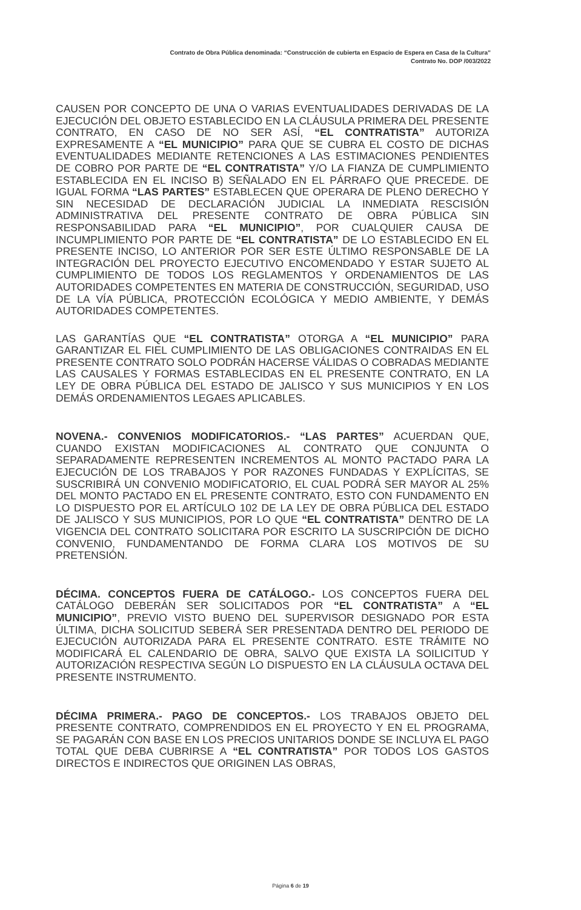Contrato de Obra Pública denominada: “Construcción de cubierta en Espacio de Espera en Casa de la Cultura”
Contrato No. DOP /003/2022
CAUSEN POR CONCEPTO DE UNA O VARIAS EVENTUALIDADES DERIVADAS DE LA EJECUCIÓN DEL OBJETO ESTABLECIDO EN LA CLÁUSULA PRIMERA DEL PRESENTE CONTRATO, EN CASO DE NO SER ASÍ, “EL CONTRATISTA” AUTORIZA EXPRESAMENTE A “EL MUNICIPIO” PARA QUE SE CUBRA EL COSTO DE DICHAS EVENTUALIDADES MEDIANTE RETENCIONES A LAS ESTIMACIONES PENDIENTES DE COBRO POR PARTE DE “EL CONTRATISTA” Y/O LA FIANZA DE CUMPLIMIENTO ESTABLECIDA EN EL INCISO B) SEÑALADO EN EL PÁRRAFO QUE PRECEDE. DE IGUAL FORMA “LAS PARTES” ESTABLECEN QUE OPERARA DE PLENO DERECHO Y SIN NECESIDAD DE DECLARACIÓN JUDICIAL LA INMEDIATA RESCISIÓN ADMINISTRATIVA DEL PRESENTE CONTRATO DE OBRA PÚBLICA SIN RESPONSABILIDAD PARA “EL MUNICIPIO”, POR CUALQUIER CAUSA DE INCUMPLIMIENTO POR PARTE DE “EL CONTRATISTA” DE LO ESTABLECIDO EN EL PRESENTE INCISO, LO ANTERIOR POR SER ESTE ÚLTIMO RESPONSABLE DE LA INTEGRACIÓN DEL PROYECTO EJECUTIVO ENCOMENDADO Y ESTAR SUJETO AL CUMPLIMIENTO DE TODOS LOS REGLAMENTOS Y ORDENAMIENTOS DE LAS AUTORIDADES COMPETENTES EN MATERIA DE CONSTRUCCIÓN, SEGURIDAD, USO DE LA VÍA PÚBLICA, PROTECCIÓN ECOLÓGICA Y MEDIO AMBIENTE, Y DEMÁS AUTORIDADES COMPETENTES.
LAS GARANTÍAS QUE “EL CONTRATISTA” OTORGA A “EL MUNICIPIO” PARA GARANTIZAR EL FIEL CUMPLIMIENTO DE LAS OBLIGACIONES CONTRAIDAS EN EL PRESENTE CONTRATO SOLO PODRÁN HACERSE VÁLIDAS O COBRADAS MEDIANTE LAS CAUSALES Y FORMAS ESTABLECIDAS EN EL PRESENTE CONTRATO, EN LA LEY DE OBRA PÚBLICA DEL ESTADO DE JALISCO Y SUS MUNICIPIOS Y EN LOS DEMÁS ORDENAMIENTOS LEGAES APLICABLES.
NOVENA.- CONVENIOS MODIFICATORIOS.- “LAS PARTES” ACUERDAN QUE, CUANDO EXISTAN MODIFICACIONES AL CONTRATO QUE CONJUNTA O SEPARADAMENTE REPRESENTEN INCREMENTOS AL MONTO PACTADO PARA LA EJECUCIÓN DE LOS TRABAJOS Y POR RAZONES FUNDADAS Y EXPLÍCITAS, SE SUSCRIBIRÁ UN CONVENIO MODIFICATORIO, EL CUAL PODRÁ SER MAYOR AL 25% DEL MONTO PACTADO EN EL PRESENTE CONTRATO, ESTO CON FUNDAMENTO EN LO DISPUESTO POR EL ARTÍCULO 102 DE LA LEY DE OBRA PÚBLICA DEL ESTADO DE JALISCO Y SUS MUNICIPIOS, POR LO QUE “EL CONTRATISTA” DENTRO DE LA VIGENCIA DEL CONTRATO SOLICITARA POR ESCRITO LA SUSCRIPCIÓN DE DICHO CONVENIO, FUNDAMENTANDO DE FORMA CLARA LOS MOTIVOS DE SU PRETENSIÓN.
DÉCIMA. CONCEPTOS FUERA DE CATÁLOGO.- LOS CONCEPTOS FUERA DEL CATÁLOGO DEBERÁN SER SOLICITADOS POR “EL CONTRATISTA” A “EL MUNICIPIO”, PREVIO VISTO BUENO DEL SUPERVISOR DESIGNADO POR ESTA ÚLTIMA, DICHA SOLICITUD SEBERÁ SER PRESENTADA DENTRO DEL PERIODO DE EJECUCIÓN AUTORIZADA PARA EL PRESENTE CONTRATO. ESTE TRÁMITE NO MODIFICARÁ EL CALENDARIO DE OBRA, SALVO QUE EXISTA LA SOILICITUD Y AUTORIZACIÓN RESPECTIVA SEGÚN LO DISPUESTO EN LA CLÁUSULA OCTAVA DEL PRESENTE INSTRUMENTO.
DÉCIMA PRIMERA.- PAGO DE CONCEPTOS.- LOS TRABAJOS OBJETO DEL PRESENTE CONTRATO, COMPRENDIDOS EN EL PROYECTO Y EN EL PROGRAMA, SE PAGARÁN CON BASE EN LOS PRECIOS UNITARIOS DONDE SE INCLUYA EL PAGO TOTAL QUE DEBA CUBRIRSE A “EL CONTRATISTA” POR TODOS LOS GASTOS DIRECTOS E INDIRECTOS QUE ORIGINEN LAS OBRAS,
Página 6 de 19